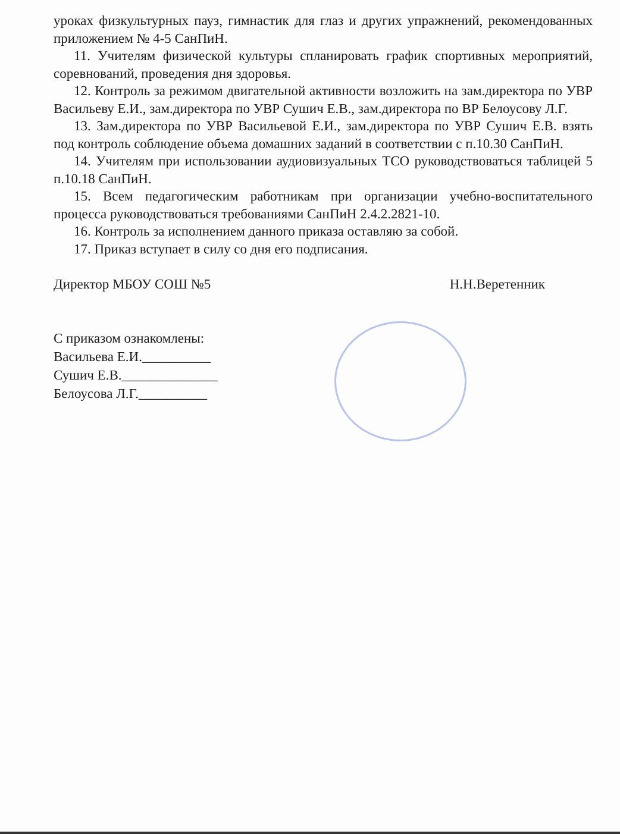уроках физкультурных пауз, гимнастик для глаз и других упражнений, рекомендованных приложением № 4-5 СанПиН.
11. Учителям физической культуры спланировать график спортивных мероприятий, соревнований, проведения дня здоровья.
12. Контроль за режимом двигательной активности возложить на зам.директора по УВР Васильеву Е.И., зам.директора по УВР Сушич Е.В., зам.директора по ВР Белоусову Л.Г.
13. Зам.директора по УВР Васильевой Е.И., зам.директора по УВР Сушич Е.В. взять под контроль соблюдение объема домашних заданий в соответствии с п.10.30 СанПиН.
14. Учителям при использовании аудиовизуальных ТСО руководствоваться таблицей 5 п.10.18 СанПиН.
15. Всем педагогическим работникам при организации учебно-воспитательного процесса руководствоваться требованиями СанПиН 2.4.2.2821-10.
16. Контроль за исполнением данного приказа оставляю за собой.
17. Приказ вступает в силу со дня его подписания.
Директор МБОУ СОШ №5 Н.Н.Веретенник
С приказом ознакомлены:
Васильева Е.И.__________
Сушич Е.В.______________
Белоусова Л.Г.__________